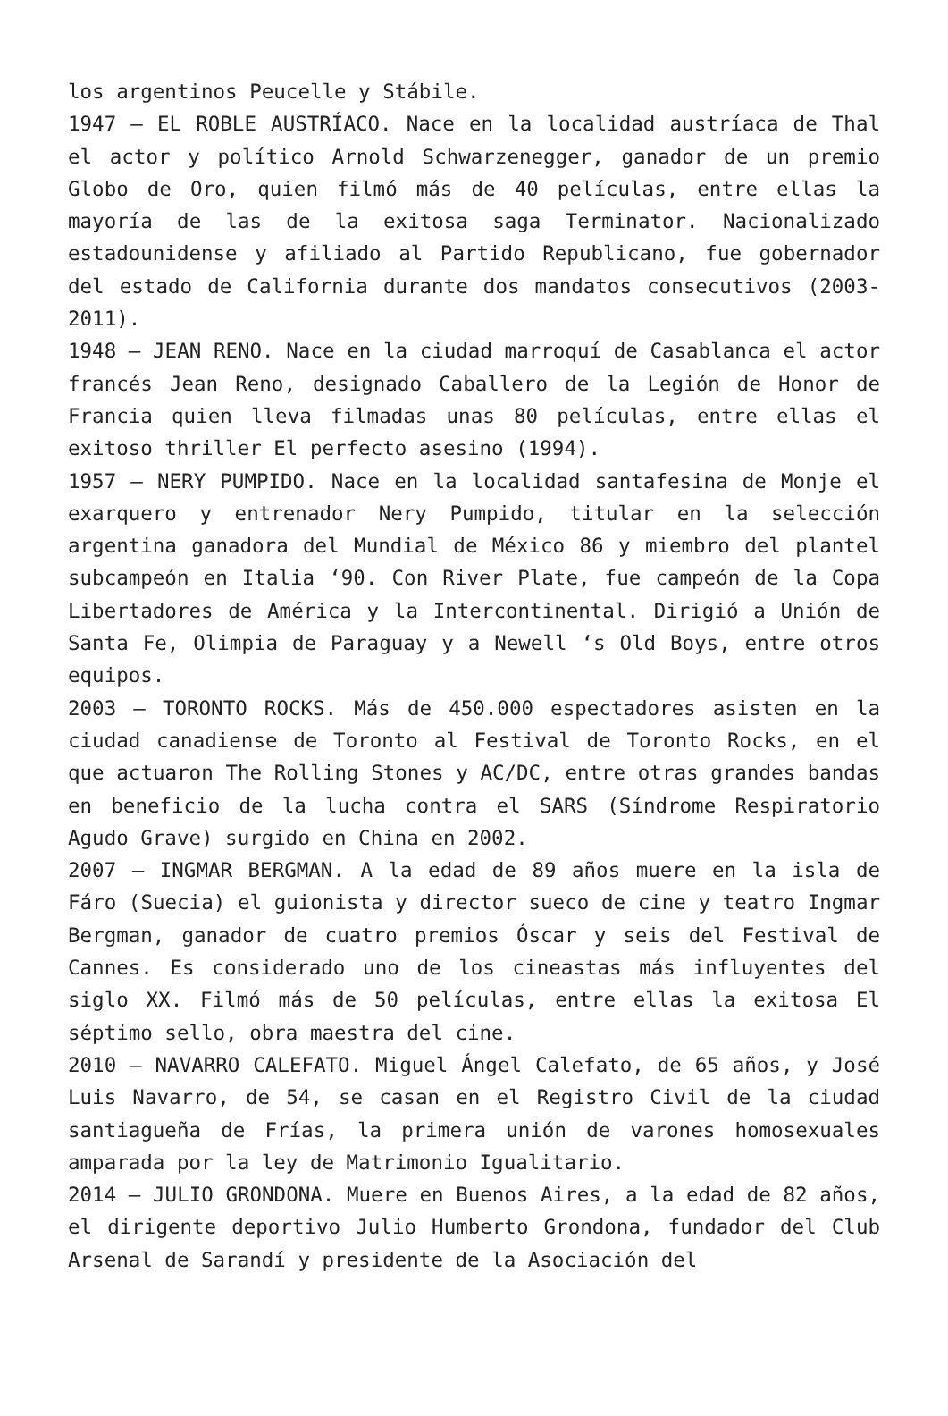los argentinos Peucelle y Stábile.
1947 – EL ROBLE AUSTRÍACO. Nace en la localidad austríaca de Thal el actor y político Arnold Schwarzenegger, ganador de un premio Globo de Oro, quien filmó más de 40 películas, entre ellas la mayoría de las de la exitosa saga Terminator. Nacionalizado estadounidense y afiliado al Partido Republicano, fue gobernador del estado de California durante dos mandatos consecutivos (2003-2011).
1948 – JEAN RENO. Nace en la ciudad marroquí de Casablanca el actor francés Jean Reno, designado Caballero de la Legión de Honor de Francia quien lleva filmadas unas 80 películas, entre ellas el exitoso thriller El perfecto asesino (1994).
1957 – NERY PUMPIDO. Nace en la localidad santafesina de Monje el exarquero y entrenador Nery Pumpido, titular en la selección argentina ganadora del Mundial de México 86 y miembro del plantel subcampeón en Italia ‘90. Con River Plate, fue campeón de la Copa Libertadores de América y la Intercontinental. Dirigió a Unión de Santa Fe, Olimpia de Paraguay y a Newell ‘s Old Boys, entre otros equipos.
2003 – TORONTO ROCKS. Más de 450.000 espectadores asisten en la ciudad canadiense de Toronto al Festival de Toronto Rocks, en el que actuaron The Rolling Stones y AC/DC, entre otras grandes bandas en beneficio de la lucha contra el SARS (Síndrome Respiratorio Agudo Grave) surgido en China en 2002.
2007 – INGMAR BERGMAN. A la edad de 89 años muere en la isla de Fáro (Suecia) el guionista y director sueco de cine y teatro Ingmar Bergman, ganador de cuatro premios Óscar y seis del Festival de Cannes. Es considerado uno de los cineastas más influyentes del siglo XX. Filmó más de 50 películas, entre ellas la exitosa El séptimo sello, obra maestra del cine.
2010 – NAVARRO CALEFATO. Miguel Ángel Calefato, de 65 años, y José Luis Navarro, de 54, se casan en el Registro Civil de la ciudad santiagueña de Frías, la primera unión de varones homosexuales amparada por la ley de Matrimonio Igualitario.
2014 – JULIO GRONDONA. Muere en Buenos Aires, a la edad de 82 años, el dirigente deportivo Julio Humberto Grondona, fundador del Club Arsenal de Sarandí y presidente de la Asociación del